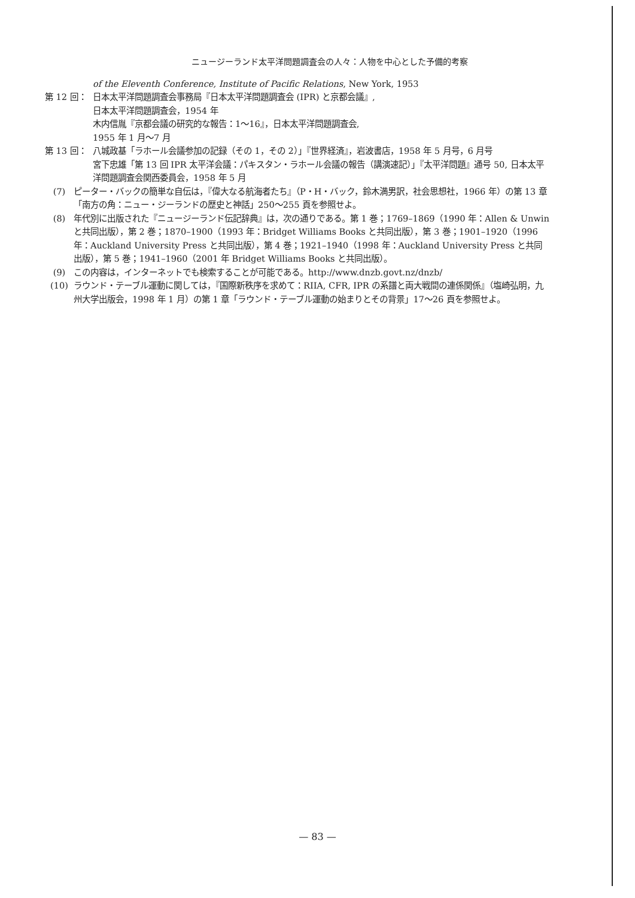ニュージーランド太平洋問題調査会の人々：人物を中心とした予備的考察
of the Eleventh Conference, Institute of Pacific Relations, New York, 1953
第 12 回： 日本太平洋問題調査会事務局『日本太平洋問題調査会 (IPR) と京都会議』,
日本太平洋問題調査会，1954 年
木内信胤『京都会議の研究的な報告：1～16』，日本太平洋問題調査会,
1955 年 1 月～7 月
第 13 回： 八城政基「ラホール会議参加の記録（その 1，その 2）」『世界経済』，岩波書店，1958 年 5 月号，6 月号
宮下忠雄「第 13 回 IPR 太平洋会議：パキスタン・ラホール会議の報告（講演速記）」『太平洋問題』通号 50, 日本太平洋問題調査会関西委員会，1958 年 5 月
(7) ピーター・バックの簡単な自伝は，『偉大なる航海者たち』（P・H・バック，鈴木満男訳，社会思想社，1966 年）の第 13 章「南方の角：ニュー・ジーランドの歴史と神話」250～255 頁を参照せよ。
(8) 年代別に出版された『ニュージーランド伝記辞典』は，次の通りである。第 1 巻；1769–1869（1990 年：Allen & Unwin と共同出版），第 2 巻；1870–1900（1993 年：Bridget Williams Books と共同出版），第 3 巻；1901–1920（1996 年：Auckland University Press と共同出版），第 4 巻；1921–1940（1998 年：Auckland University Press と共同出版），第 5 巻；1941–1960（2001 年 Bridget Williams Books と共同出版）。
(9) この内容は，インターネットでも検索することが可能である。http://www.dnzb.govt.nz/dnzb/
(10) ラウンド・テーブル運動に関しては，『国際新秩序を求めて：RIIA, CFR, IPR の系譜と両大戦間の連係関係』（塩崎弘明，九州大学出版会，1998 年 1 月）の第 1 章「ラウンド・テーブル運動の始まりとその背景」17～26 頁を参照せよ。
— 83 —